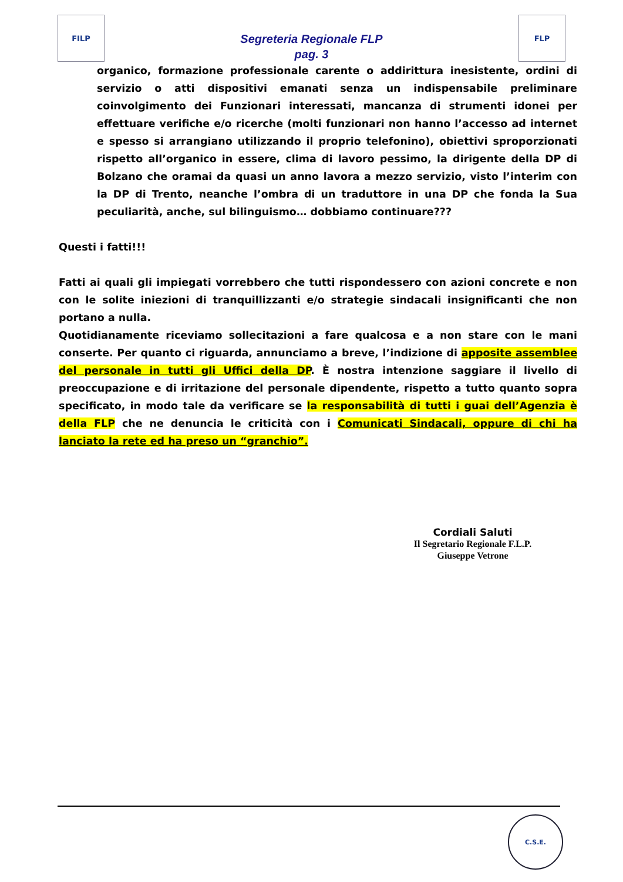FILP
Segreteria Regionale FLP
pag. 3
FLP
organico, formazione professionale carente o addirittura inesistente, ordini di servizio o atti dispositivi emanati senza un indispensabile preliminare coinvolgimento dei Funzionari interessati, mancanza di strumenti idonei per effettuare verifiche e/o ricerche (molti funzionari non hanno l’accesso ad internet e spesso si arrangiano utilizzando il proprio telefonino), obiettivi sproporzionati rispetto all’organico in essere, clima di lavoro pessimo, la dirigente della DP di Bolzano che oramai da quasi un anno lavora a mezzo servizio, visto l’interim con la DP di Trento, neanche l’ombra di un traduttore in una DP che fonda la Sua peculiarità, anche, sul bilinguismo… dobbiamo continuare???
Questi i fatti!!!
Fatti ai quali gli impiegati vorrebbero che tutti rispondessero con azioni concrete e non con le solite iniezioni di tranquillizzanti e/o strategie sindacali insignificanti che non portano a nulla.
Quotidianamente riceviamo sollecitazioni a fare qualcosa e a non stare con le mani conserte. Per quanto ci riguarda, annunciamo a breve, l’indizione di apposite assemblee del personale in tutti gli Uffici della DP. È nostra intenzione saggiare il livello di preoccupazione e di irritazione del personale dipendente, rispetto a tutto quanto sopra specificato, in modo tale da verificare se la responsabilità di tutti i guai dell’Agenzia è della FLP che ne denuncia le criticità con i Comunicati Sindacali, oppure di chi ha lanciato la rete ed ha preso un “granchio”.
Cordiali Saluti
Il Segretario Regionale F.L.P.
Giuseppe Vetrone
C.S.E.